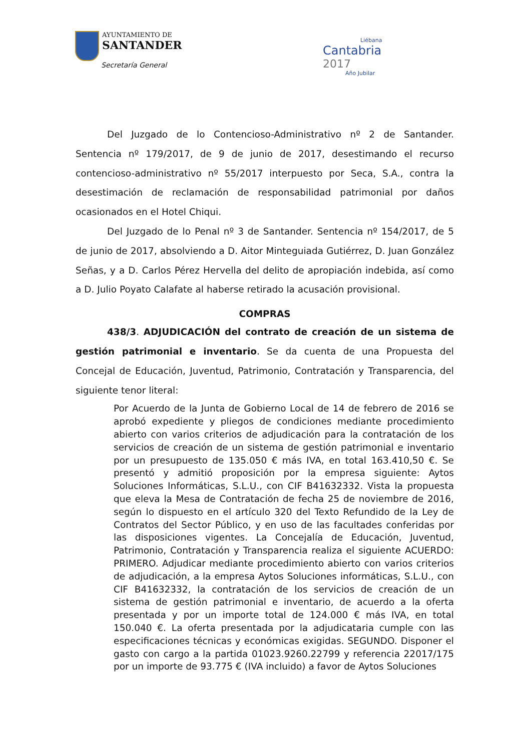AYUNTAMIENTO DE
SANTANDER
Secretaría General
Liébana
Cantabria
2017
Año Jubilar
Del Juzgado de lo Contencioso-Administrativo nº 2 de Santander. Sentencia nº 179/2017, de 9 de junio de 2017, desestimando el recurso contencioso-administrativo nº 55/2017 interpuesto por Seca, S.A., contra la desestimación de reclamación de responsabilidad patrimonial por daños ocasionados en el Hotel Chiqui.
Del Juzgado de lo Penal nº 3 de Santander. Sentencia nº 154/2017, de 5 de junio de 2017, absolviendo a D. Aitor Minteguiada Gutiérrez, D. Juan González Señas, y a D. Carlos Pérez Hervella del delito de apropiación indebida, así como a D. Julio Poyato Calafate al haberse retirado la acusación provisional.
COMPRAS
438/3. ADJUDICACIÓN del contrato de creación de un sistema de gestión patrimonial e inventario. Se da cuenta de una Propuesta del Concejal de Educación, Juventud, Patrimonio, Contratación y Transparencia, del siguiente tenor literal:
Por Acuerdo de la Junta de Gobierno Local de 14 de febrero de 2016 se aprobó expediente y pliegos de condiciones mediante procedimiento abierto con varios criterios de adjudicación para la contratación de los servicios de creación de un sistema de gestión patrimonial e inventario por un presupuesto de 135.050 € más IVA, en total 163.410,50 €. Se presentó y admitió proposición por la empresa siguiente: Aytos Soluciones Informáticas, S.L.U., con CIF B41632332. Vista la propuesta que eleva la Mesa de Contratación de fecha 25 de noviembre de 2016, según lo dispuesto en el artículo 320 del Texto Refundido de la Ley de Contratos del Sector Público, y en uso de las facultades conferidas por las disposiciones vigentes. La Concejalía de Educación, Juventud, Patrimonio, Contratación y Transparencia realiza el siguiente ACUERDO: PRIMERO. Adjudicar mediante procedimiento abierto con varios criterios de adjudicación, a la empresa Aytos Soluciones informáticas, S.L.U., con CIF B41632332, la contratación de los servicios de creación de un sistema de gestión patrimonial e inventario, de acuerdo a la oferta presentada y por un importe total de 124.000 € más IVA, en total 150.040 €. La oferta presentada por la adjudicataria cumple con las especificaciones técnicas y económicas exigidas. SEGUNDO. Disponer el gasto con cargo a la partida 01023.9260.22799 y referencia 22017/175 por un importe de 93.775 € (IVA incluido) a favor de Aytos Soluciones